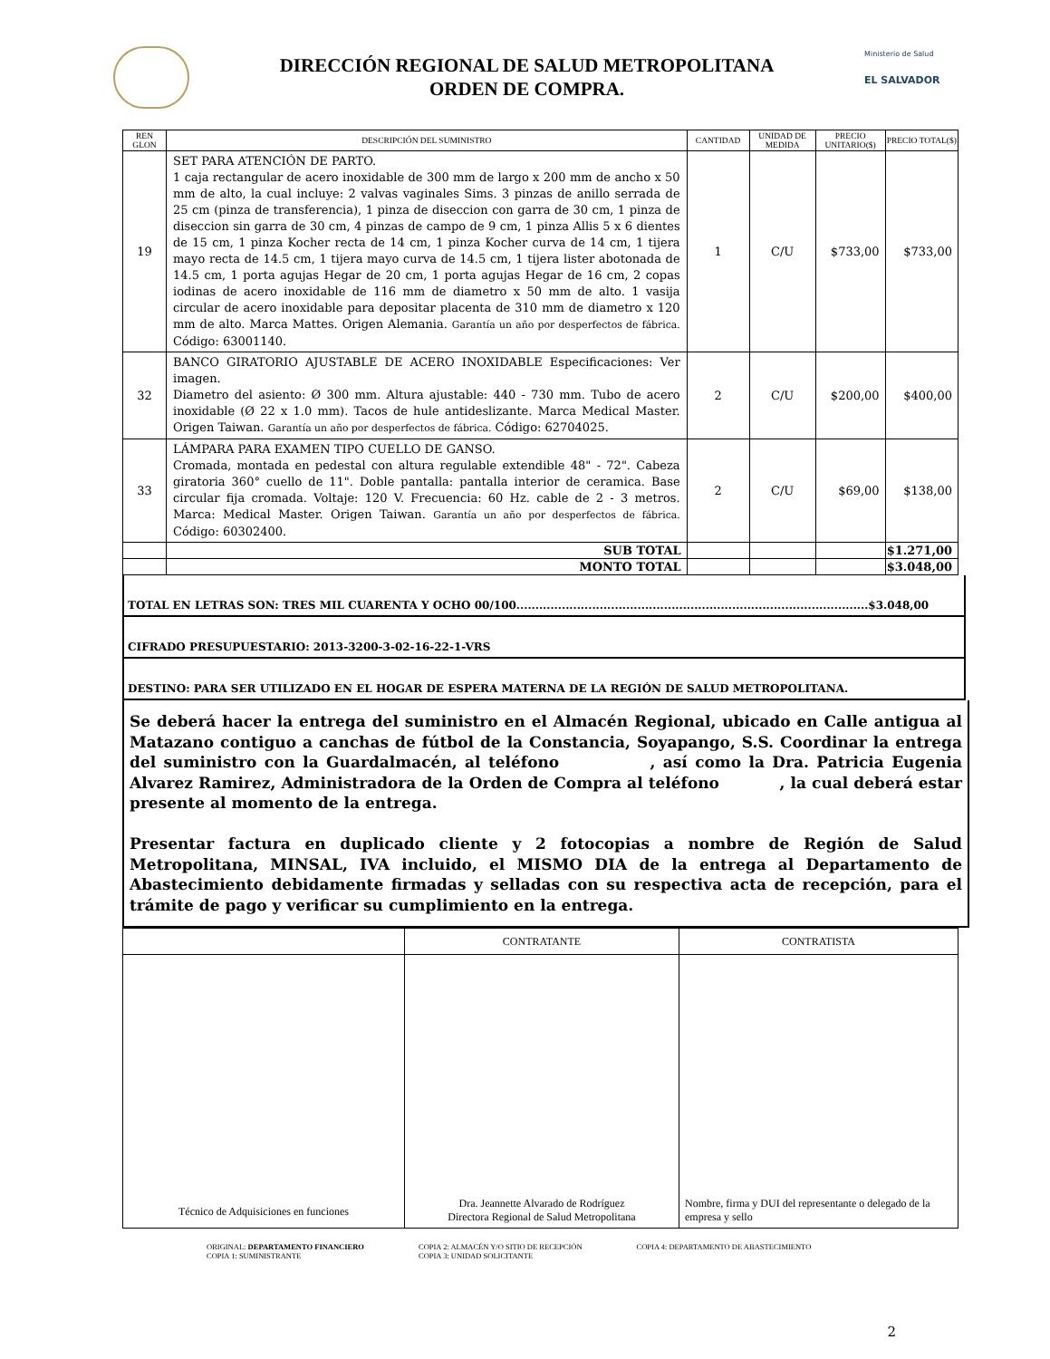DIRECCIÓN REGIONAL DE SALUD METROPOLITANA
ORDEN DE COMPRA.
Ministerio de Salud
EL SALVADOR
| REN GLON | DESCRIPCIÓN DEL SUMINISTRO | CANTIDAD | UNIDAD DE MEDIDA | PRECIO UNITARIO($) | PRECIO TOTAL($) |
| --- | --- | --- | --- | --- | --- |
| 19 | SET PARA ATENCIÓN DE PARTO. 1 caja rectangular de acero inoxidable de 300 mm de largo x 200 mm de ancho x 50 mm de alto, la cual incluye: 2 valvas vaginales Sims. 3 pinzas de anillo serrada de 25 cm (pinza de transferencia), 1 pinza de diseccion con garra de 30 cm, 1 pinza de diseccion sin garra de 30 cm, 4 pinzas de campo de 9 cm, 1 pinza Allis 5 x 6 dientes de 15 cm, 1 pinza Kocher recta de 14 cm, 1 pinza Kocher curva de 14 cm, 1 tijera mayo recta de 14.5 cm, 1 tijera mayo curva de 14.5 cm, 1 tijera lister abotonada de 14.5 cm, 1 porta agujas Hegar de 20 cm, 1 porta agujas Hegar de 16 cm, 2 copas iodinas de acero inoxidable de 116 mm de diametro x 50 mm de alto. 1 vasija circular de acero inoxidable para depositar placenta de 310 mm de diametro x 120 mm de alto. Marca Mattes. Origen Alemania. Garantía un año por desperfectos de fábrica. Código: 63001140. | 1 | C/U | $733,00 | $733,00 |
| 32 | BANCO GIRATORIO AJUSTABLE DE ACERO INOXIDABLE Especificaciones: Ver imagen. Diametro del asiento: Ø 300 mm. Altura ajustable: 440 - 730 mm. Tubo de acero inoxidable (Ø 22 x 1.0 mm). Tacos de hule antideslizante. Marca Medical Master. Origen Taiwan. Garantía un año por desperfectos de fábrica. Código: 62704025. | 2 | C/U | $200,00 | $400,00 |
| 33 | LÁMPARA PARA EXAMEN TIPO CUELLO DE GANSO. Cromada, montada en pedestal con altura regulable extendible 48" - 72". Cabeza giratoria 360° cuello de 11". Doble pantalla: pantalla interior de ceramica. Base circular fija cromada. Voltaje: 120 V. Frecuencia: 60 Hz. cable de 2 - 3 metros. Marca: Medical Master. Origen Taiwan. Garantía un año por desperfectos de fábrica. Código: 60302400. | 2 | C/U | $69,00 | $138,00 |
| | SUB TOTAL | | | | $1.271,00 |
| | MONTO TOTAL | | | | $3.048,00 |
TOTAL EN LETRAS SON: TRES MIL CUARENTA Y OCHO 00/100.............................................................................................$3.048,00
CIFRADO PRESUPUESTARIO: 2013-3200-3-02-16-22-1-VRS
DESTINO: PARA SER UTILIZADO EN EL HOGAR DE ESPERA MATERNA DE LA REGIÓN DE SALUD METROPOLITANA.
Se deberá hacer la entrega del suministro en el Almacén Regional, ubicado en Calle antigua al Matazano contiguo a canchas de fútbol de la Constancia, Soyapango, S.S. Coordinar la entrega del suministro con la Guardalmacén, al teléfono , así como la Dra. Patricia Eugenia Alvarez Ramirez, Administradora de la Orden de Compra al teléfono , la cual deberá estar presente al momento de la entrega.
Presentar factura en duplicado cliente y 2 fotocopias a nombre de Región de Salud Metropolitana, MINSAL, IVA incluido, el MISMO DIA de la entrega al Departamento de Abastecimiento debidamente firmadas y selladas con su respectiva acta de recepción, para el trámite de pago y verificar su cumplimiento en la entrega.
| | CONTRATANTE | CONTRATISTA |
| Técnico de Adquisiciones en funciones | Dra. Jeannette Alvarado de Rodríguez Directora Regional de Salud Metropolitana | Nombre, firma y DUI del representante o delegado de la empresa y sello |
ORIGINAL: DEPARTAMENTO FINANCIERO
COPIA 1: SUMINISTRANTE
COPIA 2: ALMACÉN Y/O SITIO DE RECEPCIÓN
COPIA 3: UNIDAD SOLICITANTE
COPIA 4: DEPARTAMENTO DE ABASTECIMIENTO
2